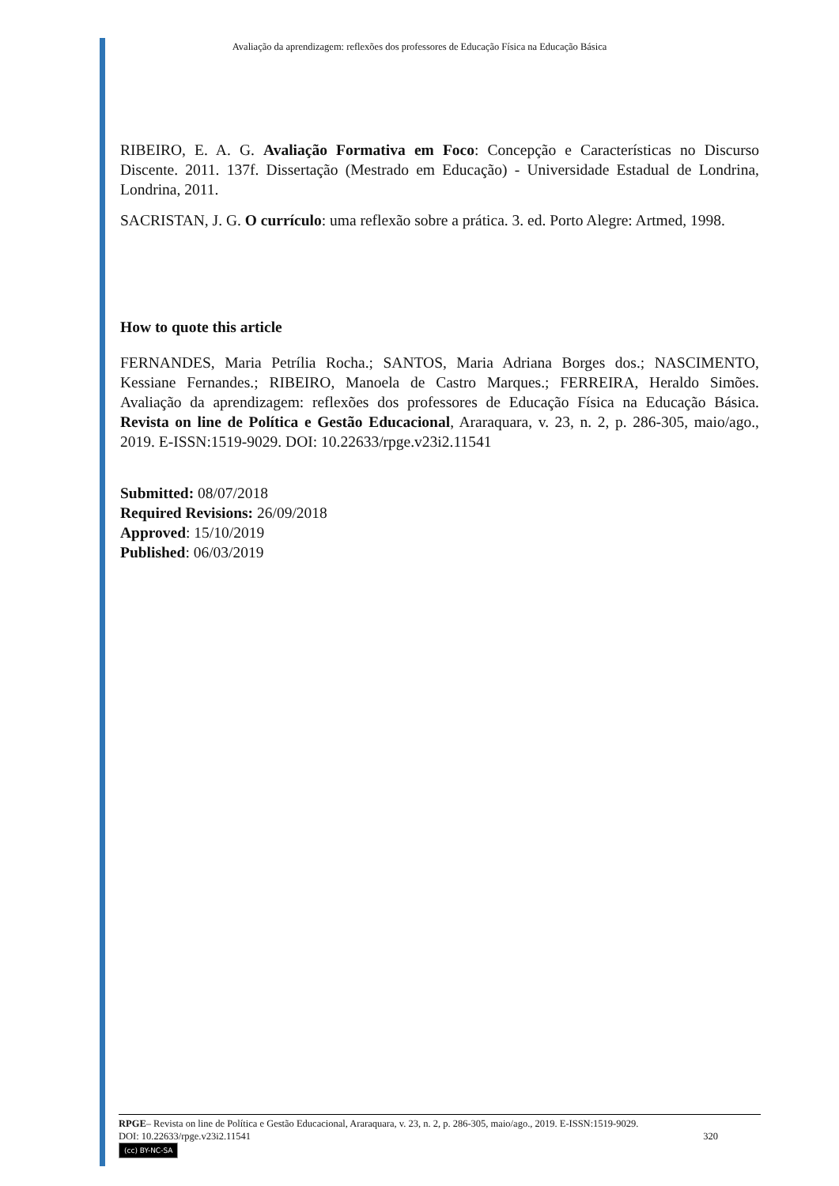Avaliação da aprendizagem: reflexões dos professores de Educação Física na Educação Básica
RIBEIRO, E. A. G. Avaliação Formativa em Foco: Concepção e Características no Discurso Discente. 2011. 137f. Dissertação (Mestrado em Educação) - Universidade Estadual de Londrina, Londrina, 2011.
SACRISTAN, J. G. O currículo: uma reflexão sobre a prática. 3. ed. Porto Alegre: Artmed, 1998.
How to quote this article
FERNANDES, Maria Petrília Rocha.; SANTOS, Maria Adriana Borges dos.; NASCIMENTO, Kessiane Fernandes.; RIBEIRO, Manoela de Castro Marques.; FERREIRA, Heraldo Simões. Avaliação da aprendizagem: reflexões dos professores de Educação Física na Educação Básica. Revista on line de Política e Gestão Educacional, Araraquara, v. 23, n. 2, p. 286-305, maio/ago., 2019. E-ISSN:1519-9029. DOI: 10.22633/rpge.v23i2.11541
Submitted: 08/07/2018
Required Revisions: 26/09/2018
Approved: 15/10/2019
Published: 06/03/2019
RPGE– Revista on line de Política e Gestão Educacional, Araraquara, v. 23, n. 2, p. 286-305, maio/ago., 2019. E-ISSN:1519-9029.
DOI: 10.22633/rpge.v23i2.11541 320
(cc) BY-NC-SA